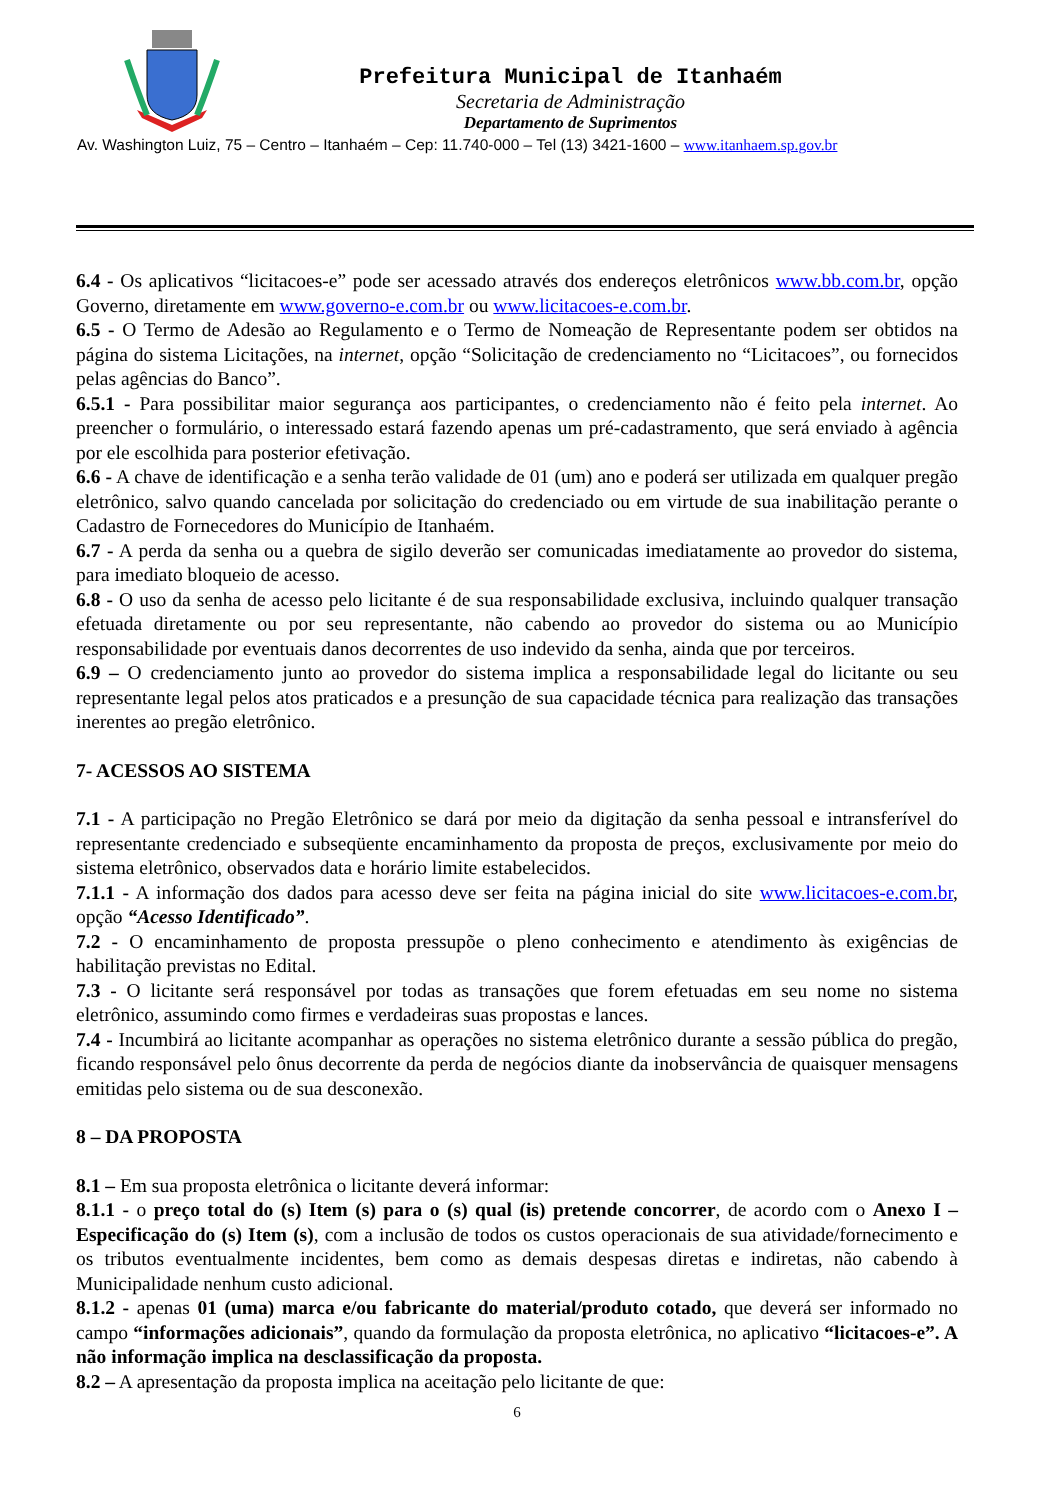Prefeitura Municipal de Itanhaém
Secretaria de Administração
Departamento de Suprimentos
Av. Washington Luiz, 75 – Centro – Itanhaém – Cep: 11.740-000 – Tel (13) 3421-1600 – www.itanhaem.sp.gov.br
6.4 - Os aplicativos “licitacoes-e” pode ser acessado através dos endereços eletrônicos www.bb.com.br, opção Governo, diretamente em www.governo-e.com.br ou www.licitacoes-e.com.br.
6.5 - O Termo de Adesão ao Regulamento e o Termo de Nomeação de Representante podem ser obtidos na página do sistema Licitações, na internet, opção “Solicitação de credenciamento no “Licitacoes”, ou fornecidos pelas agências do Banco”.
6.5.1 - Para possibilitar maior segurança aos participantes, o credenciamento não é feito pela internet. Ao preencher o formulário, o interessado estará fazendo apenas um pré-cadastramento, que será enviado à agência por ele escolhida para posterior efetivação.
6.6 - A chave de identificação e a senha terão validade de 01 (um) ano e poderá ser utilizada em qualquer pregão eletrônico, salvo quando cancelada por solicitação do credenciado ou em virtude de sua inabilitação perante o Cadastro de Fornecedores do Município de Itanhaém.
6.7 - A perda da senha ou a quebra de sigilo deverão ser comunicadas imediatamente ao provedor do sistema, para imediato bloqueio de acesso.
6.8 - O uso da senha de acesso pelo licitante é de sua responsabilidade exclusiva, incluindo qualquer transação efetuada diretamente ou por seu representante, não cabendo ao provedor do sistema ou ao Município responsabilidade por eventuais danos decorrentes de uso indevido da senha, ainda que por terceiros.
6.9 – O credenciamento junto ao provedor do sistema implica a responsabilidade legal do licitante ou seu representante legal pelos atos praticados e a presunção de sua capacidade técnica para realização das transações inerentes ao pregão eletrônico.
7- ACESSOS AO SISTEMA
7.1 - A participação no Pregão Eletrônico se dará por meio da digitação da senha pessoal e intransferível do representante credenciado e subseqüente encaminhamento da proposta de preços, exclusivamente por meio do sistema eletrônico, observados data e horário limite estabelecidos.
7.1.1 - A informação dos dados para acesso deve ser feita na página inicial do site www.licitacoes-e.com.br, opção “Acesso Identificado”.
7.2 - O encaminhamento de proposta pressupõe o pleno conhecimento e atendimento às exigências de habilitação previstas no Edital.
7.3 - O licitante será responsável por todas as transações que forem efetuadas em seu nome no sistema eletrônico, assumindo como firmes e verdadeiras suas propostas e lances.
7.4 - Incumbirá ao licitante acompanhar as operações no sistema eletrônico durante a sessão pública do pregão, ficando responsável pelo ônus decorrente da perda de negócios diante da inobservância de quaisquer mensagens emitidas pelo sistema ou de sua desconexão.
8 – DA PROPOSTA
8.1 – Em sua proposta eletrônica o licitante deverá informar:
8.1.1 - o preço total do (s) Item (s) para o (s) qual (is) pretende concorrer, de acordo com o Anexo I – Especificação do (s) Item (s), com a inclusão de todos os custos operacionais de sua atividade/fornecimento e os tributos eventualmente incidentes, bem como as demais despesas diretas e indiretas, não cabendo à Municipalidade nenhum custo adicional.
8.1.2 - apenas 01 (uma) marca e/ou fabricante do material/produto cotado, que deverá ser informado no campo “informações adicionais”, quando da formulação da proposta eletrônica, no aplicativo “licitacoes-e”. A não informação implica na desclassificação da proposta.
8.2 – A apresentação da proposta implica na aceitação pelo licitante de que:
6